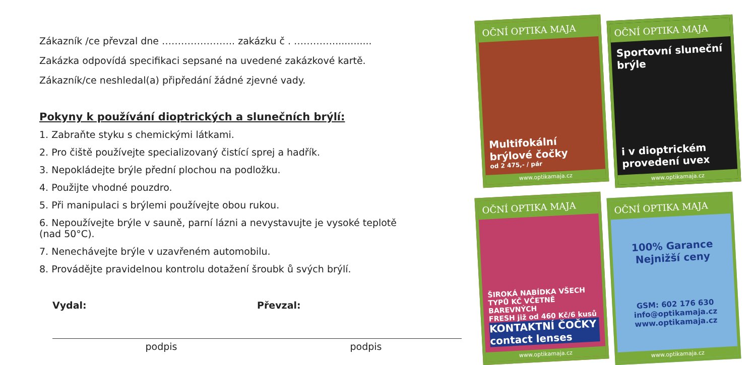Zákazník /ce převzal dne ………………….. zakázku č . ………….............
Zakázka odpovídá specifikaci sepsané na uvedené zakázkové kartě.
Zákazník/ce neshledal(a) připředání žádné zjevné vady.
Pokyny k používání dioptrických a slunečních brýlí:
1. Zabraňte styku s chemickými látkami.
2. Pro čiště používejte specializovaný čistící sprej a hadřík.
3. Nepokládejte brýle přední plochou na podložku.
4. Použijte vhodné pouzdro.
5. Při manipulaci s brýlemi používejte obou rukou.
6. Nepoužívejte brýle v sauně, parní lázni a nevystavujte je vysoké teplotě (nad 50°C).
7. Nenechávejte brýle v uzavřeném automobilu.
8. Provádějte pravidelnou kontrolu dotažení šroubk ů svých brýlí.
Vydal:
podpis
Převzal:
podpis
OČNÍ OPTIKA MAJA
Multifokální brýlové čočky
od 2 475,- / pár
www.optikamaja.cz
OČNÍ OPTIKA MAJA
Sportovní sluneční brýle
i v dioptrickém provedení uvex
www.optikamaja.cz
OČNÍ OPTIKA MAJA
ŠIROKÁ NABÍDKA VŠECH TYPŮ KČ VČETNĚ BAREVNÝCH
FRESH již od 460 Kč/6 kusů
KONTAKTNÍ ČOČKY contact lenses
www.optikamaja.cz
OČNÍ OPTIKA MAJA
100% Garance Nejnižší ceny
GSM: 602 176 630
info@optikamaja.cz
www.optikamaja.cz
www.optikamaja.cz